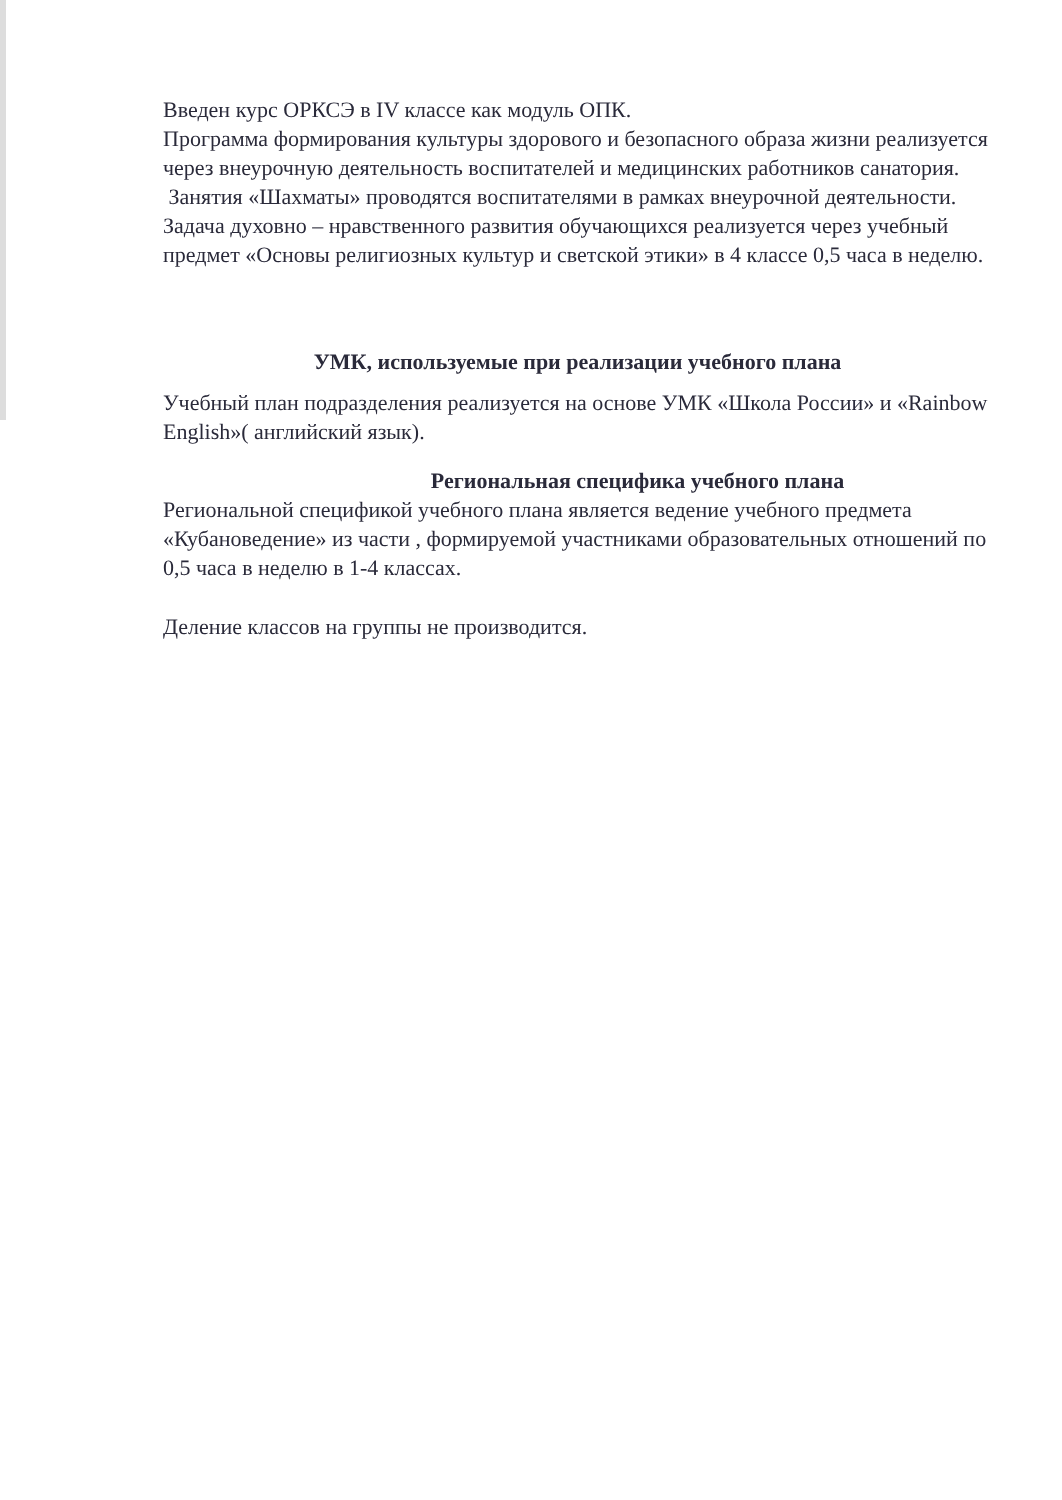Введен курс ОРКСЭ в IV классе как модуль ОПК.
Программа формирования культуры здорового и безопасного образа жизни реализуется через внеурочную деятельность воспитателей и медицинских работников санатория.
Занятия «Шахматы» проводятся воспитателями в рамках внеурочной деятельности.
Задача духовно – нравственного развития обучающихся реализуется через учебный предмет «Основы религиозных культур и светской этики» в 4 классе 0,5 часа в неделю.
УМК, используемые при реализации учебного плана
Учебный план подразделения реализуется на основе УМК «Школа России» и «Rainbow English»( английский язык).
Региональная специфика учебного плана
Региональной спецификой учебного плана является ведение учебного предмета «Кубановедение» из части , формируемой участниками образовательных отношений по 0,5 часа в неделю в 1-4 классах.
Деление классов на группы не производится.